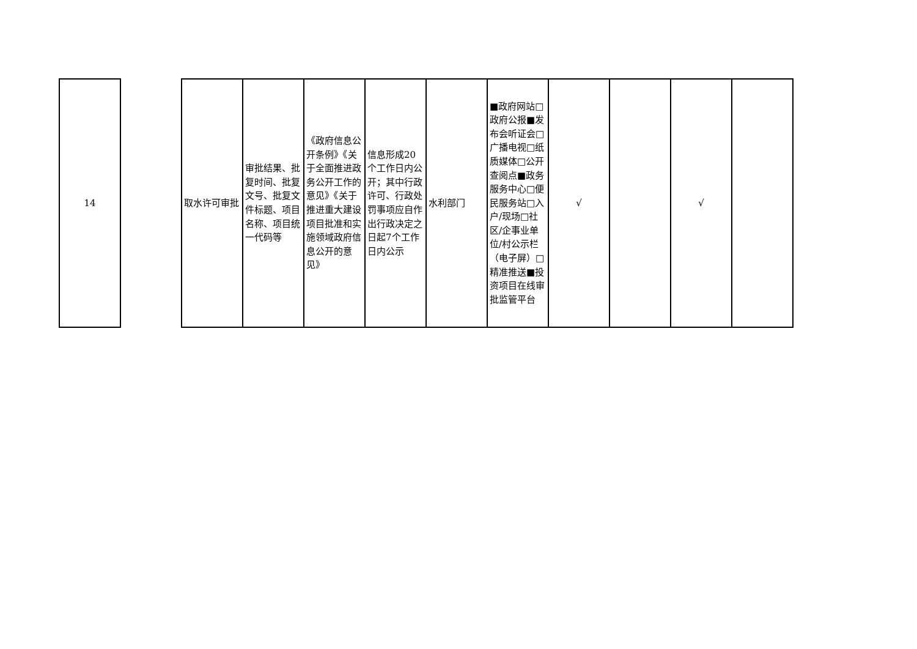| 14 | | 取水许可审批 | 审批结果、批复时间、批复文号、批复文件标题、项目名称、项目统一代码等 | 《政府信息公开条例》《关于全面推进政务公开工作的意见》《关于推进重大建设项目批准和实施领域政府信息公开的意见》 | 信息形成20个工作日内公开；其中行政许可、行政处罚事项应自作出行政决定之日起7个工作日内公示 | 水利部门 | ■政府网站□政府公报■发布会听证会□广播电视□纸质媒体□公开查阅点■政务服务中心□便民服务站□入户/现场□社区/企事业单位/村公示栏（电子屏）□精准推送■投资项目在线审批监管平台 | √ | | √ | |